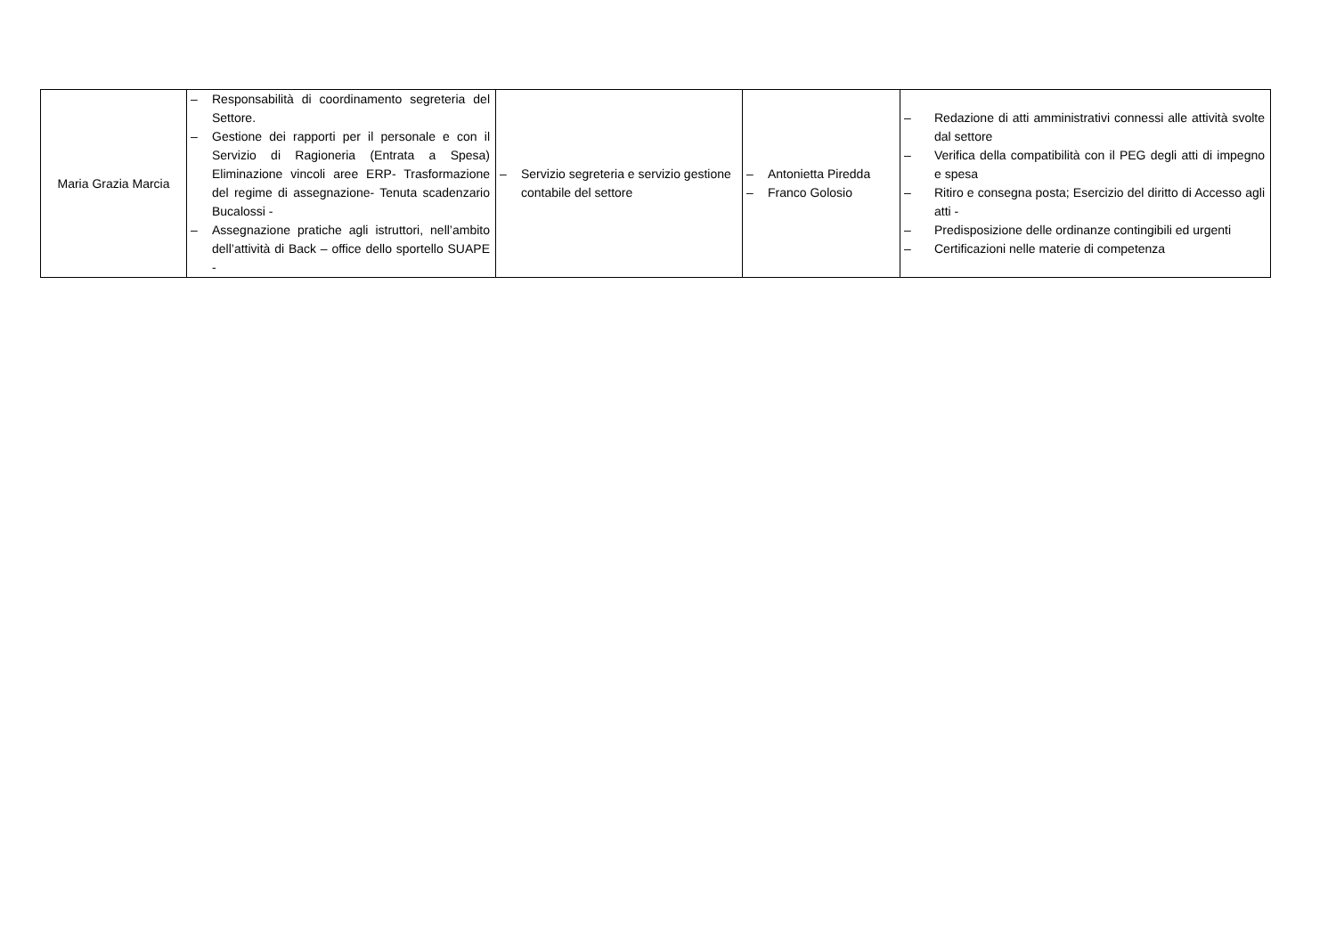| Maria Grazia Marcia | – Responsabilità di coordinamento segreteria del Settore. – Gestione dei rapporti per il personale e con il Servizio di Ragioneria (Entrata a Spesa) Eliminazione vincoli aree ERP- Trasformazione del regime di assegnazione- Tenuta scadenzario Bucalossi - – Assegnazione pratiche agli istruttori, nell’ambito dell’attività di Back – office dello sportello SUAPE - | – Servizio segreteria e servizio gestione contabile del settore | – Antonietta Piredda – Franco Golosio | – Redazione di atti amministrativi connessi alle attività svolte dal settore – Verifica della compatibilità con il PEG degli atti di impegno e spesa – Ritiro e consegna posta; Esercizio del diritto di Accesso agli atti - – Predisposizione delle ordinanze contingibili ed urgenti – Certificazioni nelle materie di competenza |